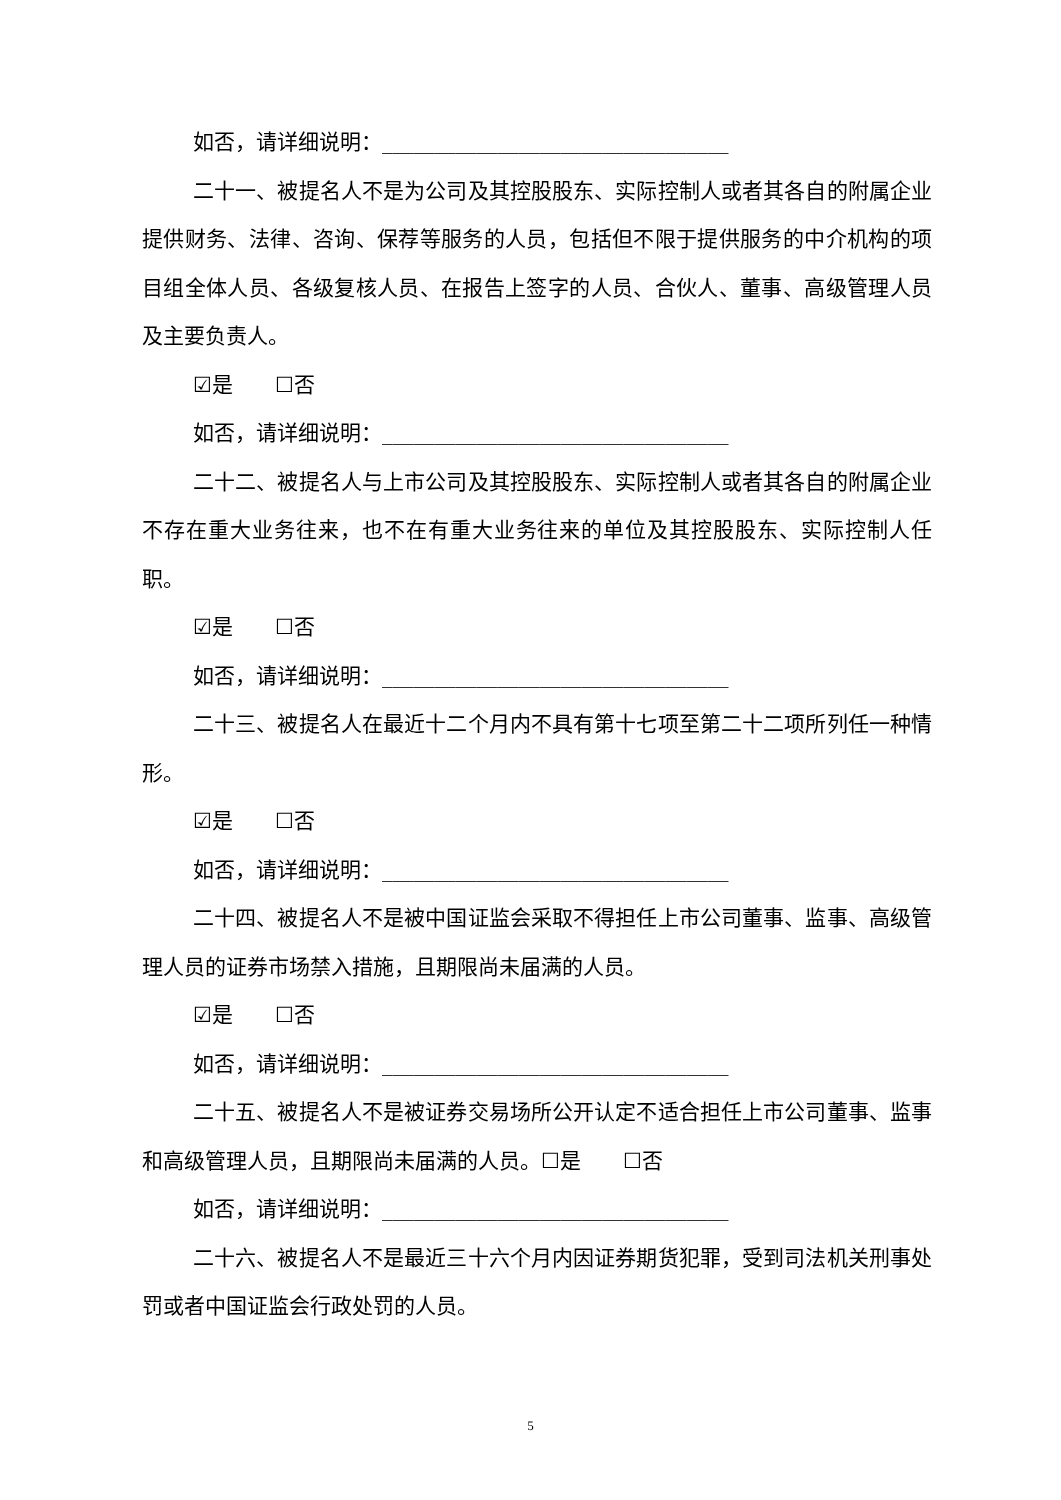如否，请详细说明：_________________________________
二十一、被提名人不是为公司及其控股股东、实际控制人或者其各自的附属企业提供财务、法律、咨询、保荐等服务的人员，包括但不限于提供服务的中介机构的项目组全体人员、各级复核人员、在报告上签字的人员、合伙人、董事、高级管理人员及主要负责人。
☑是　　☐否
如否，请详细说明：_________________________________
二十二、被提名人与上市公司及其控股股东、实际控制人或者其各自的附属企业不存在重大业务往来，也不在有重大业务往来的单位及其控股股东、实际控制人任职。
☑是　　☐否
如否，请详细说明：_________________________________
二十三、被提名人在最近十二个月内不具有第十七项至第二十二项所列任一种情形。
☑是　　☐否
如否，请详细说明：_________________________________
二十四、被提名人不是被中国证监会采取不得担任上市公司董事、监事、高级管理人员的证券市场禁入措施，且期限尚未届满的人员。
☑是　　☐否
如否，请详细说明：_________________________________
二十五、被提名人不是被证券交易场所公开认定不适合担任上市公司董事、监事和高级管理人员，且期限尚未届满的人员。☐是　　☐否
如否，请详细说明：_________________________________
二十六、被提名人不是最近三十六个月内因证券期货犯罪，受到司法机关刑事处罚或者中国证监会行政处罚的人员。
5